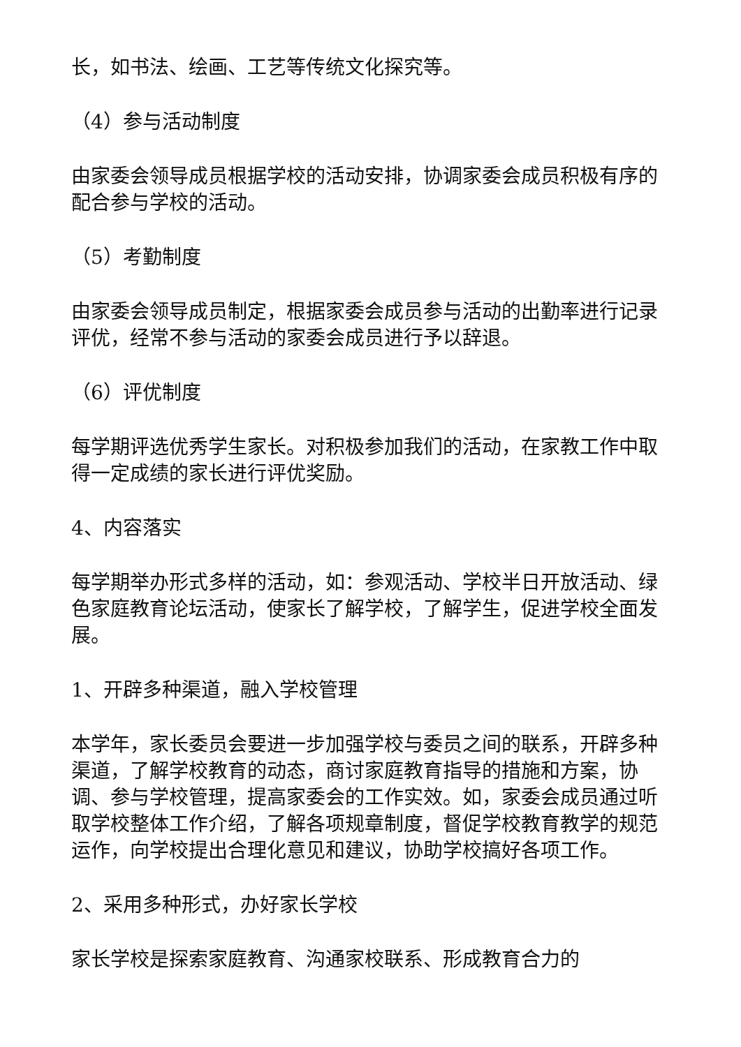长，如书法、绘画、工艺等传统文化探究等。
（4）参与活动制度
由家委会领导成员根据学校的活动安排，协调家委会成员积极有序的配合参与学校的活动。
（5）考勤制度
由家委会领导成员制定，根据家委会成员参与活动的出勤率进行记录评优，经常不参与活动的家委会成员进行予以辞退。
（6）评优制度
每学期评选优秀学生家长。对积极参加我们的活动，在家教工作中取得一定成绩的家长进行评优奖励。
4、内容落实
每学期举办形式多样的活动，如：参观活动、学校半日开放活动、绿色家庭教育论坛活动，使家长了解学校，了解学生，促进学校全面发展。
1、开辟多种渠道，融入学校管理
本学年，家长委员会要进一步加强学校与委员之间的联系，开辟多种渠道，了解学校教育的动态，商讨家庭教育指导的措施和方案，协调、参与学校管理，提高家委会的工作实效。如，家委会成员通过听取学校整体工作介绍，了解各项规章制度，督促学校教育教学的规范运作，向学校提出合理化意见和建议，协助学校搞好各项工作。
2、采用多种形式，办好家长学校
家长学校是探索家庭教育、沟通家校联系、形成教育合力的